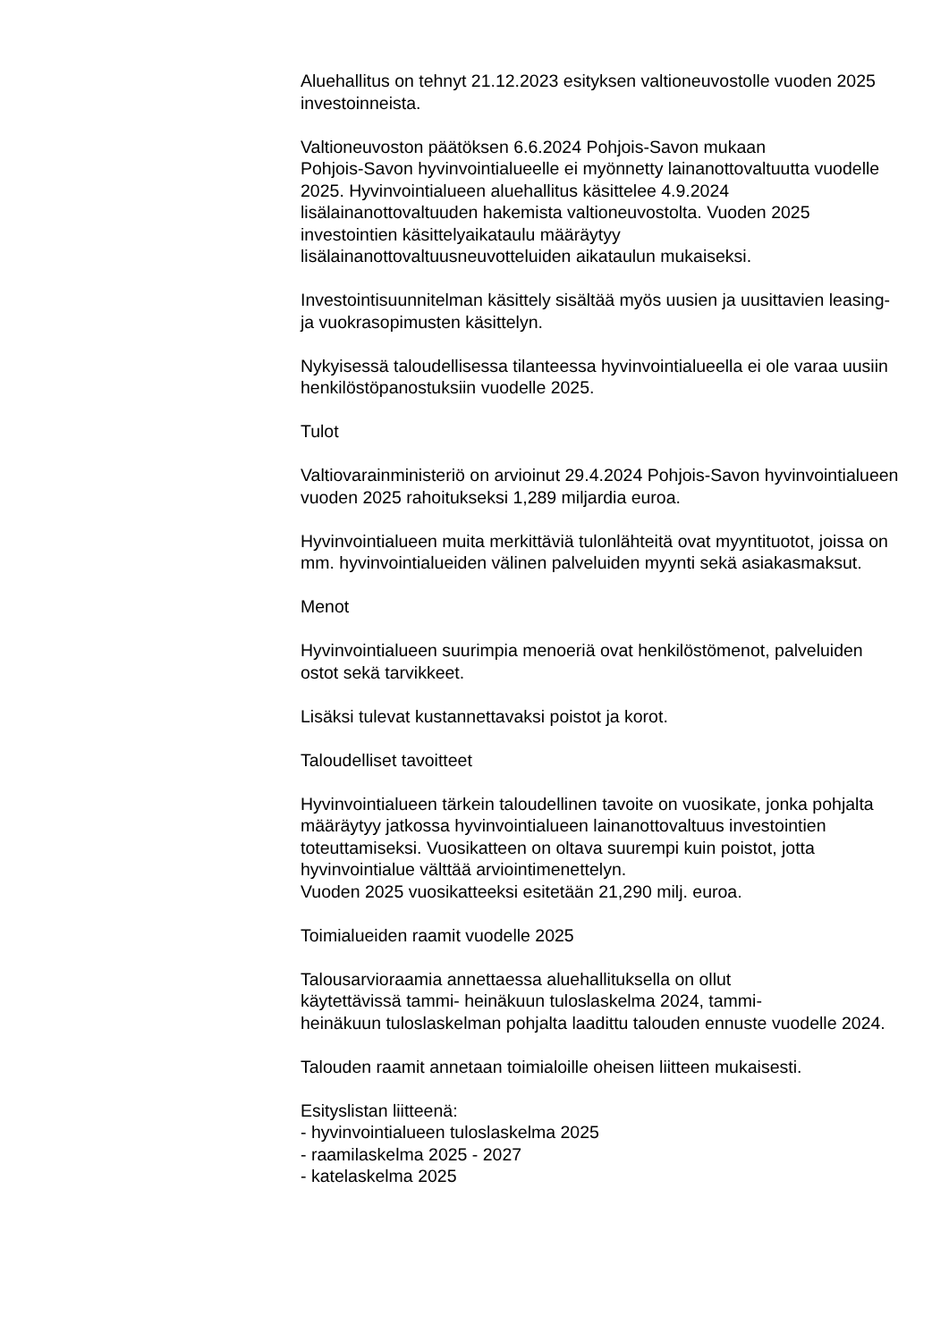Aluehallitus on tehnyt 21.12.2023 esityksen valtioneuvostolle vuoden 2025 investoinneista.
Valtioneuvoston päätöksen 6.6.2024 Pohjois-Savon mukaan
Pohjois-Savon hyvinvointialueelle ei myönnetty lainanottovaltuutta vuodelle 2025. Hyvinvointialueen aluehallitus käsittelee 4.9.2024 lisälainanottovaltuuden hakemista valtioneuvostolta. Vuoden 2025 investointien käsittelyaikataulu määräytyy
lisälainanottovaltuusneuvotteluiden aikataulun mukaiseksi.
Investointisuunnitelman käsittely sisältää myös uusien ja uusittavien leasing- ja vuokrasopimusten käsittelyn.
Nykyisessä taloudellisessa tilanteessa hyvinvointialueella ei ole varaa uusiin henkilöstöpanostuksiin vuodelle 2025.
Tulot
Valtiovarainministeriö on arvioinut 29.4.2024 Pohjois-Savon hyvinvointialueen vuoden 2025 rahoitukseksi 1,289 miljardia euroa.
Hyvinvointialueen muita merkittäviä tulonlähteitä ovat myyntituotot, joissa on mm. hyvinvointialueiden välinen palveluiden myynti sekä asiakasmaksut.
Menot
Hyvinvointialueen suurimpia menoeriä ovat henkilöstömenot, palveluiden ostot sekä tarvikkeet.
Lisäksi tulevat kustannettavaksi poistot ja korot.
Taloudelliset tavoitteet
Hyvinvointialueen tärkein taloudellinen tavoite on vuosikate, jonka pohjalta määräytyy jatkossa hyvinvointialueen lainanottovaltuus investointien toteuttamiseksi. Vuosikatteen on oltava suurempi kuin poistot, jotta hyvinvointialue välttää arviointimenettelyn.
Vuoden 2025 vuosikatteeksi esitetään 21,290 milj. euroa.
Toimialueiden raamit vuodelle 2025
Talousarvioraamia annettaessa aluehallituksella on ollut
käytettävissä tammi- heinäkuun tuloslaskelma 2024, tammi-
heinäkuun tuloslaskelman pohjalta laadittu talouden ennuste vuodelle 2024.
Talouden raamit annetaan toimialoille oheisen liitteen mukaisesti.
Esityslistan liitteenä:
- hyvinvointialueen tuloslaskelma 2025
- raamilaskelma 2025 - 2027
- katelaskelma 2025